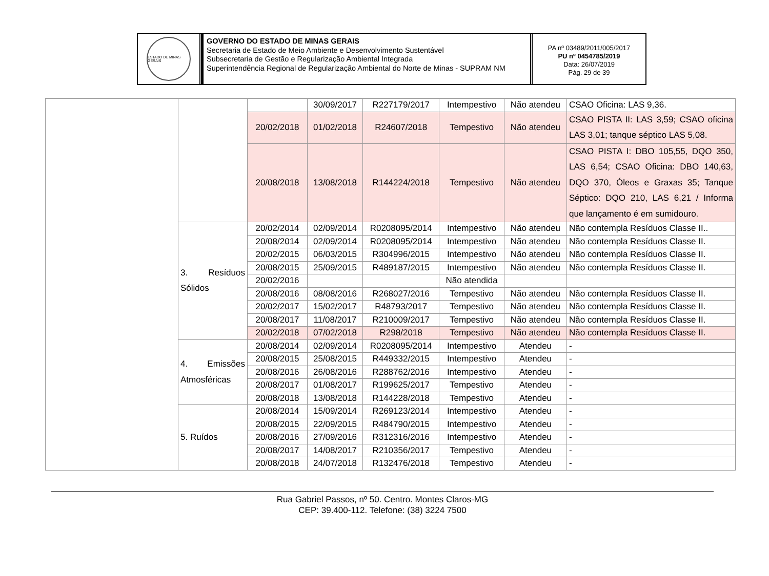ESTADO DE MINAS GERAIS
GOVERNO DO ESTADO DE MINAS GERAIS
Secretaria de Estado de Meio Ambiente e Desenvolvimento Sustentável
Subsecretaria de Gestão e Regularização Ambiental Integrada
Superintendência Regional de Regularização Ambiental do Norte de Minas - SUPRAM NM
PA nº 03489/2011/005/2017
PU nº 0454785/2019
Data: 26/07/2019
Pág. 29 de 39
| | | | 30/09/2017 | R227179/2017 | Intempestivo | Não atendeu | CSAO Oficina: LAS 9,36. |
| | | 20/02/2018 | 01/02/2018 | R24607/2018 | Tempestivo | Não atendeu | CSAO PISTA II: LAS 3,59; CSAO oficina LAS 3,01; tanque séptico LAS 5,08. |
| | | 20/08/2018 | 13/08/2018 | R144224/2018 | Tempestivo | Não atendeu | CSAO PISTA I: DBO 105,55, DQO 350, LAS 6,54; CSAO Oficina: DBO 140,63, DQO 370, Óleos e Graxas 35; Tanque Séptico: DQO 210, LAS 6,21 / Informa que lançamento é em sumidouro. |
| | 3. Resíduos Sólidos | 20/02/2014 | 02/09/2014 | R0208095/2014 | Intempestivo | Não atendeu | Não contempla Resíduos Classe II.. |
| | | 20/08/2014 | 02/09/2014 | R0208095/2014 | Intempestivo | Não atendeu | Não contempla Resíduos Classe II. |
| | | 20/02/2015 | 06/03/2015 | R304996/2015 | Intempestivo | Não atendeu | Não contempla Resíduos Classe II. |
| | | 20/08/2015 | 25/09/2015 | R489187/2015 | Intempestivo | Não atendeu | Não contempla Resíduos Classe II. |
| | | 20/02/2016 | | | Não atendida | | |
| | | 20/08/2016 | 08/08/2016 | R268027/2016 | Tempestivo | Não atendeu | Não contempla Resíduos Classe II. |
| | | 20/02/2017 | 15/02/2017 | R48793/2017 | Tempestivo | Não atendeu | Não contempla Resíduos Classe II. |
| | | 20/08/2017 | 11/08/2017 | R210009/2017 | Tempestivo | Não atendeu | Não contempla Resíduos Classe II. |
| | | 20/02/2018 | 07/02/2018 | R298/2018 | Tempestivo | Não atendeu | Não contempla Resíduos Classe II. |
| | 4. Emissões Atmosféricas | 20/08/2014 | 02/09/2014 | R0208095/2014 | Intempestivo | Atendeu | - |
| | | 20/08/2015 | 25/08/2015 | R449332/2015 | Intempestivo | Atendeu | - |
| | | 20/08/2016 | 26/08/2016 | R288762/2016 | Intempestivo | Atendeu | - |
| | | 20/08/2017 | 01/08/2017 | R199625/2017 | Tempestivo | Atendeu | - |
| | | 20/08/2018 | 13/08/2018 | R144228/2018 | Tempestivo | Atendeu | - |
| | 5. Ruídos | 20/08/2014 | 15/09/2014 | R269123/2014 | Intempestivo | Atendeu | - |
| | | 20/08/2015 | 22/09/2015 | R484790/2015 | Intempestivo | Atendeu | - |
| | | 20/08/2016 | 27/09/2016 | R312316/2016 | Intempestivo | Atendeu | - |
| | | 20/08/2017 | 14/08/2017 | R210356/2017 | Tempestivo | Atendeu | - |
| | | 20/08/2018 | 24/07/2018 | R132476/2018 | Tempestivo | Atendeu | - |
Rua Gabriel Passos, nº 50. Centro. Montes Claros-MG
CEP: 39.400-112. Telefone: (38) 3224 7500